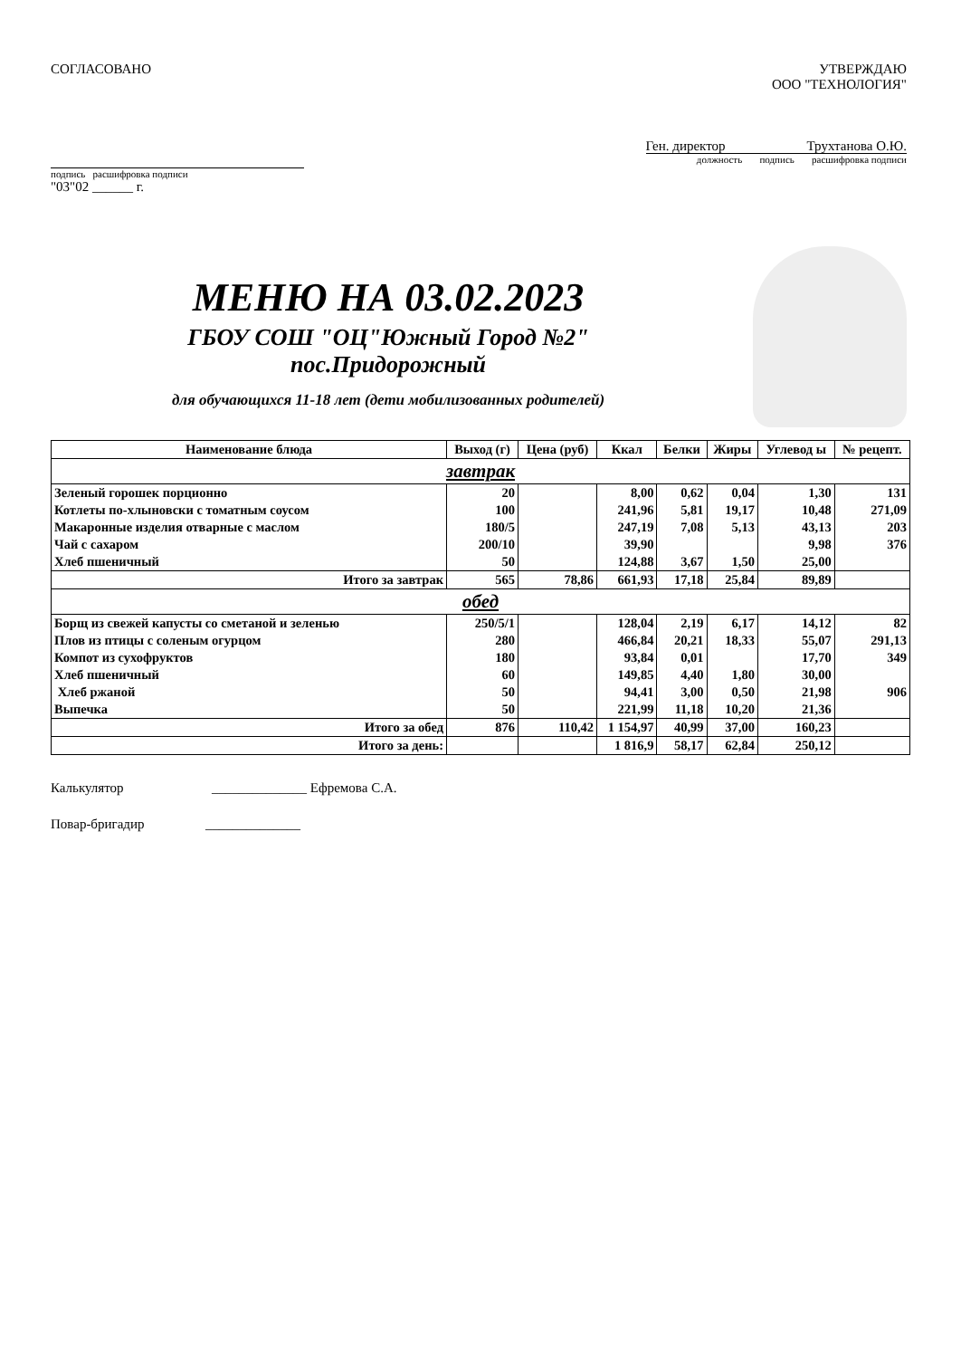СОГЛАСОВАНО
подпись расшифровка подписи
"03"02 ______ г.
УТВЕРЖДАЮ
ООО "ТЕХНОЛОГИЯ"
Ген. директор Трухтанова О.Ю.
должность подпись расшифровка подписи
МЕНЮ НА 03.02.2023
ГБОУ СОШ "ОЦ"Южный Город №2"
пос.Придорожный
для обучающихся 11-18 лет (дети мобилизованных родителей)
| Наименование блюда | Выход (г) | Цена (руб) | Ккал | Белки | Жиры | Углевод ы | № рецепт. |
| --- | --- | --- | --- | --- | --- | --- | --- |
| завтрак | | | | | | | |
| Зеленый горошек порционно | 20 | | 8,00 | 0,62 | 0,04 | 1,30 | 131 |
| Котлеты по-хлыновски с томатным соусом | 100 | | 241,96 | 5,81 | 19,17 | 10,48 | 271,09 |
| Макаронные изделия отварные с маслом | 180/5 | | 247,19 | 7,08 | 5,13 | 43,13 | 203 |
| Чай с сахаром | 200/10 | | 39,90 | | | 9,98 | 376 |
| Хлеб пшеничный | 50 | | 124,88 | 3,67 | 1,50 | 25,00 | |
| Итого за завтрак | 565 | 78,86 | 661,93 | 17,18 | 25,84 | 89,89 | |
| обед | | | | | | | |
| Борщ из свежей капусты со сметаной и зеленью | 250/5/1 | | 128,04 | 2,19 | 6,17 | 14,12 | 82 |
| Плов из птицы с соленым огурцом | 280 | | 466,84 | 20,21 | 18,33 | 55,07 | 291,13 |
| Компот из сухофруктов | 180 | | 93,84 | 0,01 | | 17,70 | 349 |
| Хлеб пшеничный | 60 | | 149,85 | 4,40 | 1,80 | 30,00 | |
| Хлеб ржаной | 50 | | 94,41 | 3,00 | 0,50 | 21,98 | 906 |
| Выпечка | 50 | | 221,99 | 11,18 | 10,20 | 21,36 | |
| Итого за обед | 876 | 110,42 | 1 154,97 | 40,99 | 37,00 | 160,23 | |
| Итого за день: | | | 1 816,9 | 58,17 | 62,84 | 250,12 | |
Калькулятор ______________ Ефремова С.А.
Повар-бригадир ______________